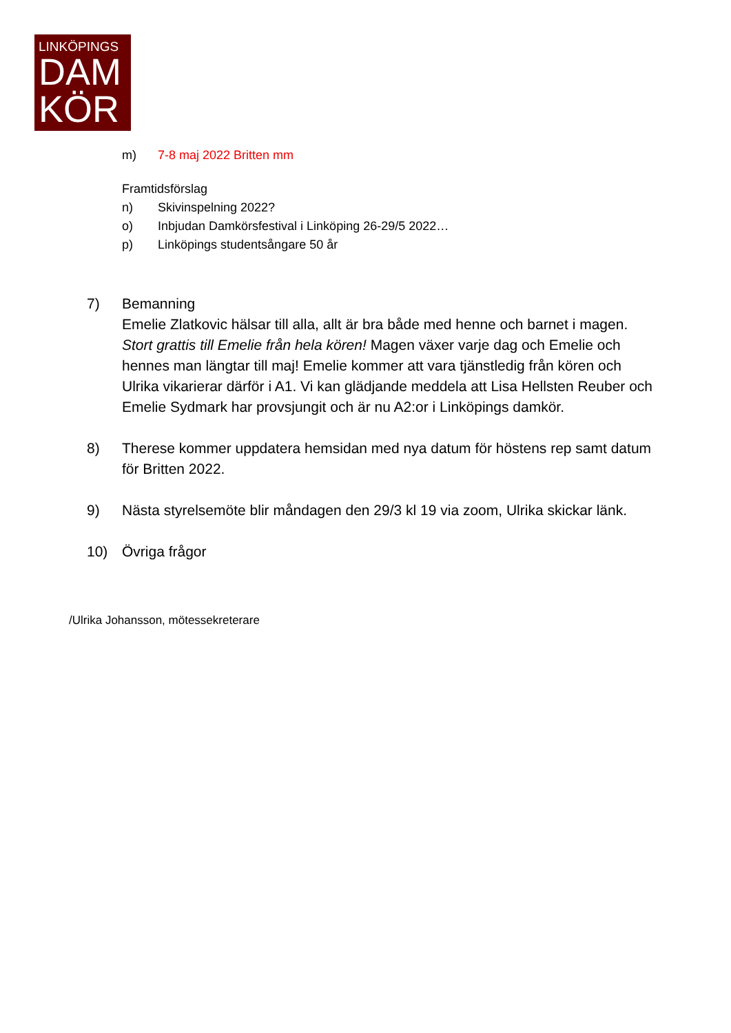LINKÖPINGS
DAM
KÖR
m) 7-8 maj 2022 Britten mm
Framtidsförslag
n) Skivinspelning 2022?
o) Inbjudan Damkörsfestival i Linköping 26-29/5 2022…
p) Linköpings studentsångare 50 år
7) Bemanning
Emelie Zlatkovic hälsar till alla, allt är bra både med henne och barnet i magen. Stort grattis till Emelie från hela kören! Magen växer varje dag och Emelie och hennes man längtar till maj! Emelie kommer att vara tjänstledig från kören och Ulrika vikarierar därför i A1. Vi kan glädjande meddela att Lisa Hellsten Reuber och Emelie Sydmark har provsjungit och är nu A2:or i Linköpings damkör.
8) Therese kommer uppdatera hemsidan med nya datum för höstens rep samt datum för Britten 2022.
9) Nästa styrelsemöte blir måndagen den 29/3 kl 19 via zoom, Ulrika skickar länk.
10) Övriga frågor
/Ulrika Johansson, mötessekreterare